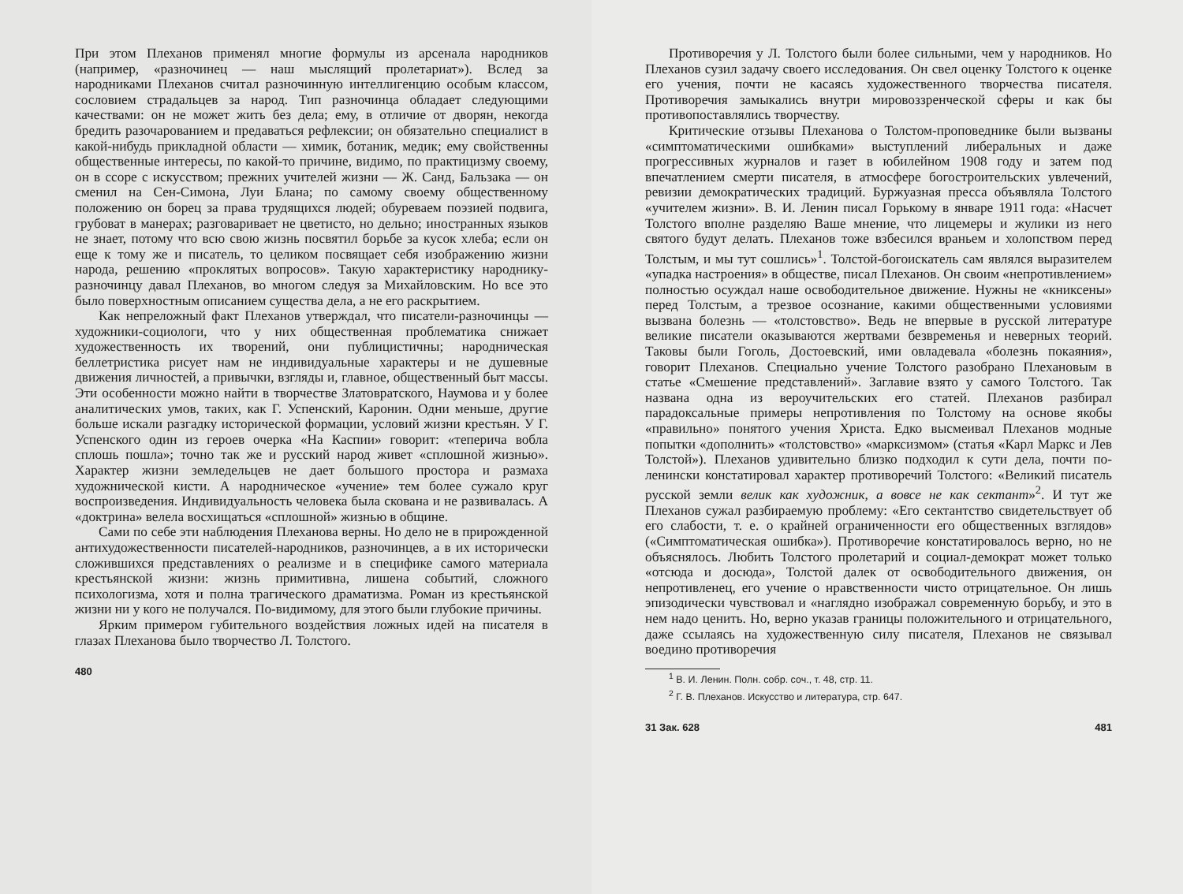При этом Плеханов применял многие формулы из арсенала народников (например, «разночинец — наш мыслящий пролетариат»). Вслед за народниками Плеханов считал разночинную интеллигенцию особым классом, сословием страдальцев за народ. Тип разночинца обладает следующими качествами: он не может жить без дела; ему, в отличие от дворян, некогда бредить разочарованием и предаваться рефлексии; он обязательно специалист в какой-нибудь прикладной области — химик, ботаник, медик; ему свойственны общественные интересы, по какой-то причине, видимо, по практицизму своему, он в ссоре с искусством; прежних учителей жизни — Ж. Санд, Бальзака — он сменил на Сен-Симона, Луи Блана; по самому своему общественному положению он борец за права трудящихся людей; обуреваем поэзией подвига, грубоват в манерах; разговаривает не цветисто, но дельно; иностранных языков не знает, потому что всю свою жизнь посвятил борьбе за кусок хлеба; если он еще к тому же и писатель, то целиком посвящает себя изображению жизни народа, решению «проклятых вопросов». Такую характеристику народнику-разночинцу давал Плеханов, во многом следуя за Михайловским. Но все это было поверхностным описанием существа дела, а не его раскрытием.
Как непреложный факт Плеханов утверждал, что писатели-разночинцы — художники-социологи, что у них общественная проблематика снижает художественность их творений, они публицистичны; народническая беллетристика рисует нам не индивидуальные характеры и не душевные движения личностей, а привычки, взгляды и, главное, общественный быт массы. Эти особенности можно найти в творчестве Златовратского, Наумова и у более аналитических умов, таких, как Г. Успенский, Каронин. Одни меньше, другие больше искали разгадку исторической формации, условий жизни крестьян. У Г. Успенского один из героев очерка «На Каспии» говорит: «теперича вобла сплошь пошла»; точно так же и русский народ живет «сплошной жизнью». Характер жизни земледельцев не дает большого простора и размаха художнической кисти. А народническое «учение» тем более сужало круг воспроизведения. Индивидуальность человека была скована и не развивалась. А «доктрина» велела восхищаться «сплошной» жизнью в общине.
Сами по себе эти наблюдения Плеханова верны. Но дело не в прирожденной антихудожественности писателей-народников, разночинцев, а в их исторически сложившихся представлениях о реализме и в специфике самого материала крестьянской жизни: жизнь примитивна, лишена событий, сложного психологизма, хотя и полна трагического драматизма. Роман из крестьянской жизни ни у кого не получался. По-видимому, для этого были глубокие причины.
Ярким примером губительного воздействия ложных идей на писателя в глазах Плеханова было творчество Л. Толстого.
480
Противоречия у Л. Толстого были более сильными, чем у народников. Но Плеханов сузил задачу своего исследования. Он свел оценку Толстого к оценке его учения, почти не касаясь художественного творчества писателя. Противоречия замыкались внутри мировоззренческой сферы и как бы противопоставлялись творчеству.
Критические отзывы Плеханова о Толстом-проповеднике были вызваны «симптоматическими ошибками» выступлений либеральных и даже прогрессивных журналов и газет в юбилейном 1908 году и затем под впечатлением смерти писателя, в атмосфере богостроительских увлечений, ревизии демократических традиций. Буржуазная пресса объявляла Толстого «учителем жизни». В. И. Ленин писал Горькому в январе 1911 года: «Насчет Толстого вполне разделяю Ваше мнение, что лицемеры и жулики из него святого будут делать. Плеханов тоже взбесился враньем и холопством перед Толстым, и мы тут сошлись»<sup>1</sup>. Толстой-богоискатель сам являлся выразителем «упадка настроения» в обществе, писал Плеханов. Он своим «непротивлением» полностью осуждал наше освободительное движение. Нужны не «книксены» перед Толстым, а трезвое осознание, какими общественными условиями вызвана болезнь — «толстовство». Ведь не впервые в русской литературе великие писатели оказываются жертвами безвременья и неверных теорий. Таковы были Гоголь, Достоевский, ими овладевала «болезнь покаяния», говорит Плеханов. Специально учение Толстого разобрано Плехановым в статье «Смешение представлений». Заглавие взято у самого Толстого. Так названа одна из вероучительских его статей. Плеханов разбирал парадоксальные примеры непротивления по Толстому на основе якобы «правильно» понятого учения Христа. Едко высмеивал Плеханов модные попытки «дополнить» «толстовство» «марксизмом» (статья «Карл Маркс и Лев Толстой»). Плеханов удивительно близко подходил к сути дела, почти по-ленински констатировал характер противоречий Толстого: «Великий писатель русской земли велик как художник, а вовсе не как сектант»<sup>2</sup>. И тут же Плеханов сужал разбираемую проблему: «Его сектантство свидетельствует об его слабости, т. е. о крайней ограниченности его общественных взглядов» («Симптоматическая ошибка»). Противоречие констатировалось верно, но не объяснялось. Любить Толстого пролетарий и социал-демократ может только «отсюда и досюда», Толстой далек от освободительного движения, он непротивленец, его учение о нравственности чисто отрицательное. Он лишь эпизодически чувствовал и «наглядно изображал современную борьбу, и это в нем надо ценить. Но, верно указав границы положительного и отрицательного, даже ссылаясь на художественную силу писателя, Плеханов не связывал воедино противоречия
<sup>1</sup> В. И. Ленин. Полн. собр. соч., т. 48, стр. 11.
<sup>2</sup> Г. В. Плеханов. Искусство и литература, стр. 647.
31 Зак. 628 481